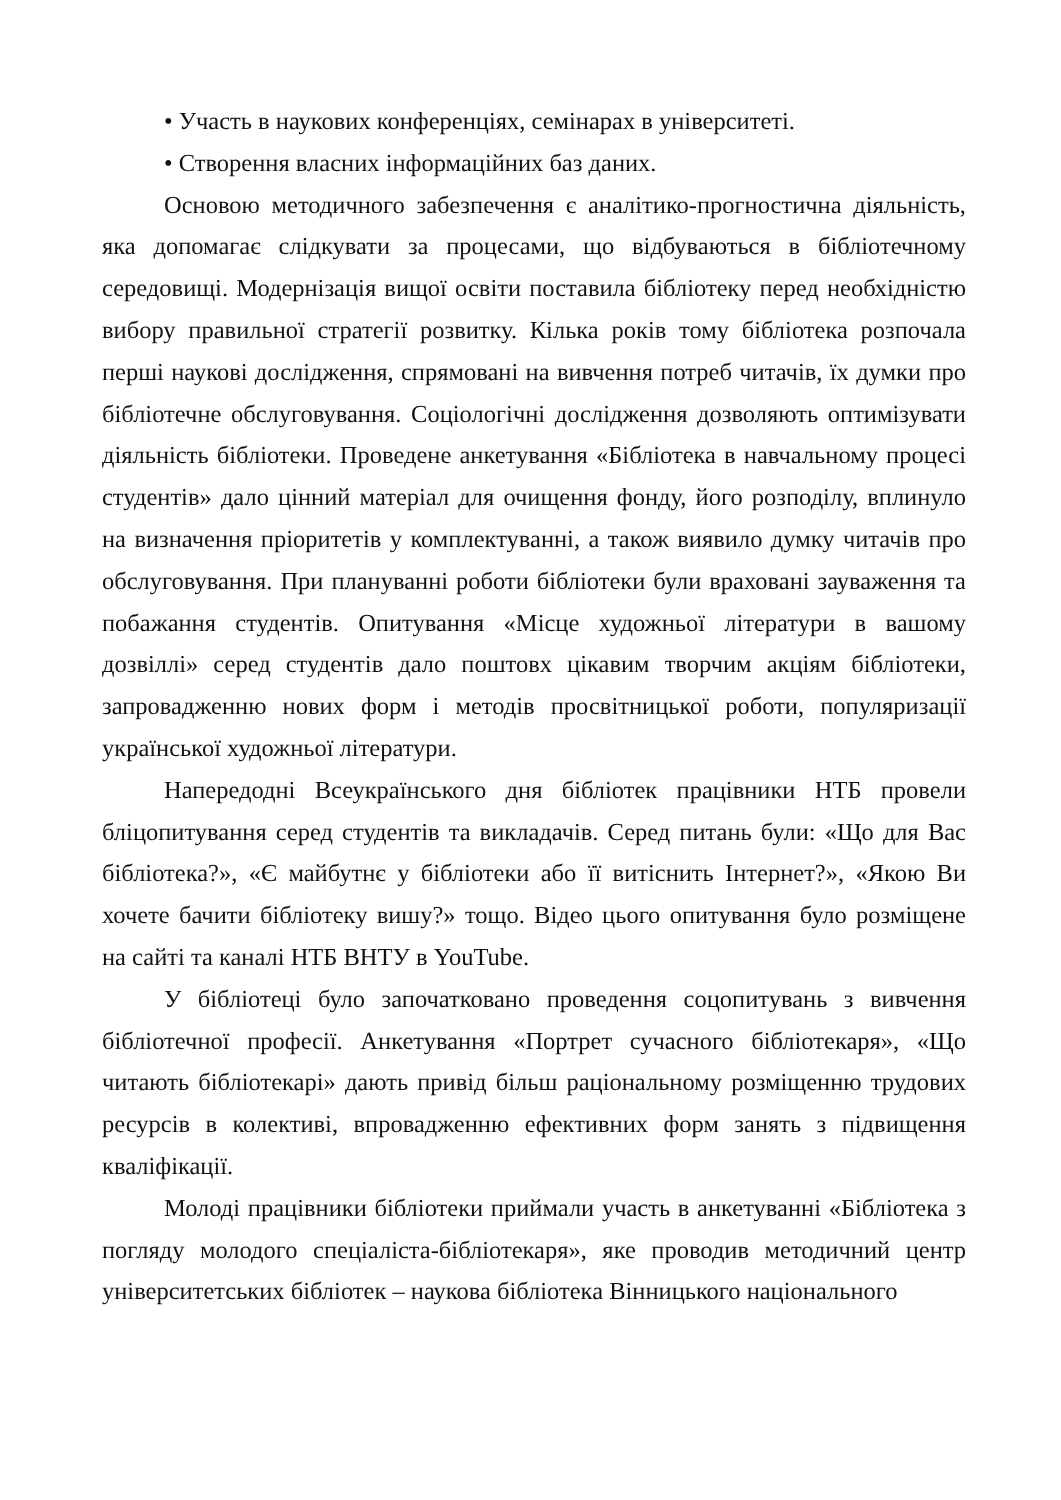• Участь в наукових конференціях, семінарах в університеті.
• Створення власних інформаційних баз даних.
Основою методичного забезпечення є аналітико-прогностична діяльність, яка допомагає слідкувати за процесами, що відбуваються в бібліотечному середовищі. Модернізація вищої освіти поставила бібліотеку перед необхідністю вибору правильної стратегії розвитку. Кілька років тому бібліотека розпочала перші наукові дослідження, спрямовані на вивчення потреб читачів, їх думки про бібліотечне обслуговування. Соціологічні дослідження дозволяють оптимізувати діяльність бібліотеки. Проведене анкетування «Бібліотека в навчальному процесі студентів» дало цінний матеріал для очищення фонду, його розподілу, вплинуло на визначення пріоритетів у комплектуванні, а також виявило думку читачів про обслуговування. При плануванні роботи бібліотеки були враховані зауваження та побажання студентів. Опитування «Місце художньої літератури в вашому дозвіллі» серед студентів дало поштовх цікавим творчим акціям бібліотеки, запровадженню нових форм і методів просвітницької роботи, популяризації української художньої літератури.
Напередодні Всеукраїнського дня бібліотек працівники НТБ провели бліцопитування серед студентів та викладачів. Серед питань були: «Що для Вас бібліотека?», «Є майбутнє у бібліотеки або її витіснить Інтернет?», «Якою Ви хочете бачити бібліотеку вишу?» тощо. Відео цього опитування було розміщене на сайті та каналі НТБ ВНТУ в YouTube.
У бібліотеці було започатковано проведення соцопитувань з вивчення бібліотечної професії. Анкетування «Портрет сучасного бібліотекаря», «Що читають бібліотекарі» дають привід більш раціональному розміщенню трудових ресурсів в колективі, впровадженню ефективних форм занять з підвищення кваліфікації.
Молоді працівники бібліотеки приймали участь в анкетуванні «Бібліотека з погляду молодого спеціаліста-бібліотекаря», яке проводив методичний центр університетських бібліотек – наукова бібліотека Вінницького національного